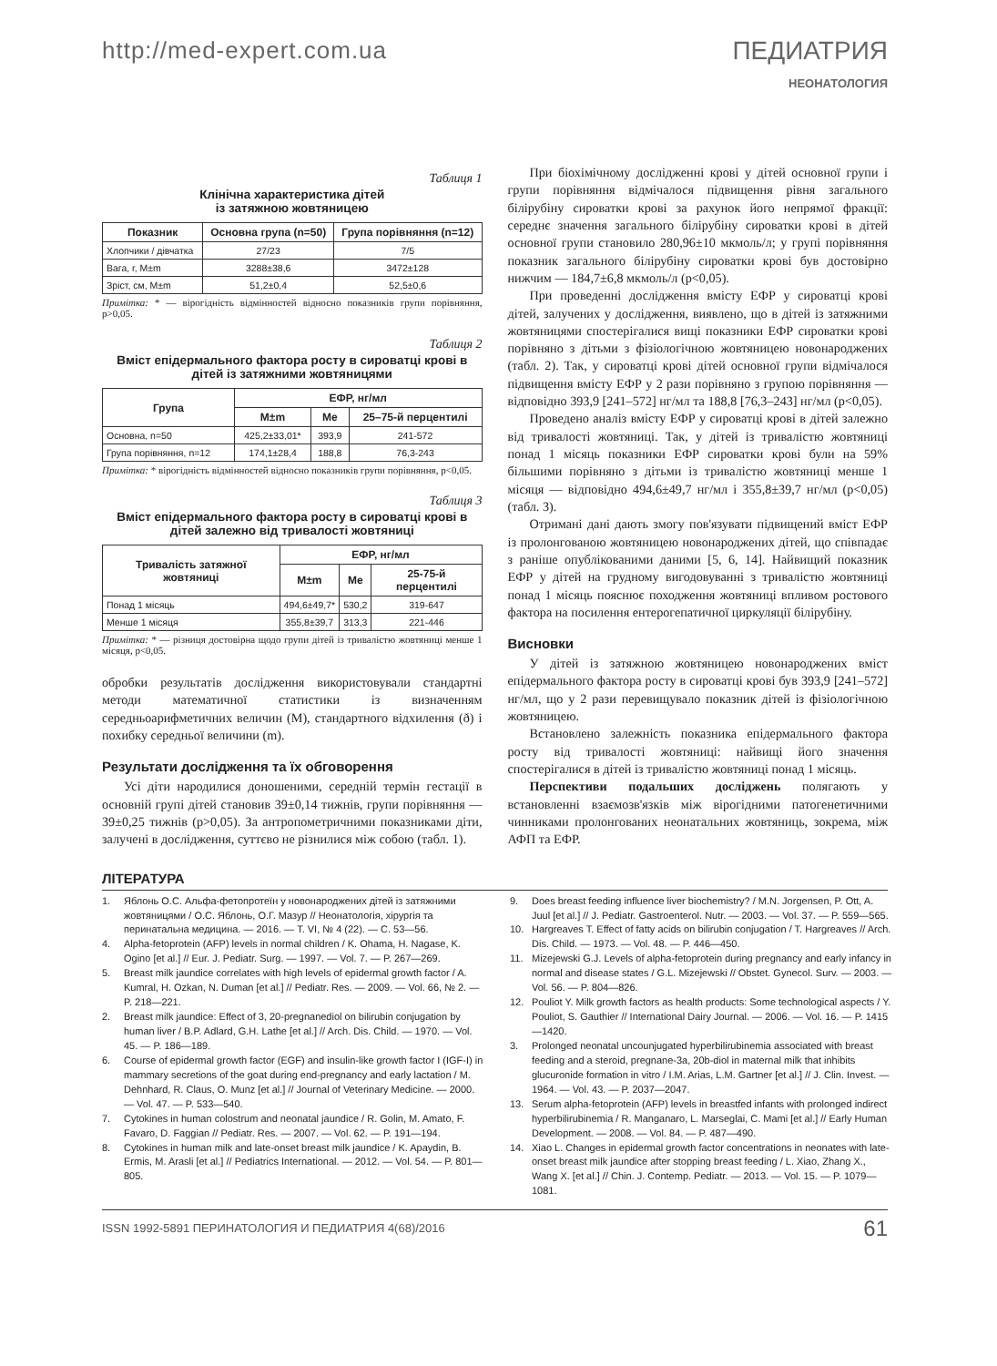http://med-expert.com.ua ПЕДИАТРИЯ
НЕОНАТОЛОГИЯ
Таблиця 1
Клінічна характеристика дітей
із затяжною жовтяницею
| Показник | Основна група (n=50) | Група порівняння (n=12) |
| --- | --- | --- |
| Хлопчики / дівчатка | 27/23 | 7/5 |
| Вага, г, M±m | 3288±38,6 | 3472±128 |
| Зріст, см, M±m | 51,2±0,4 | 52,5±0,6 |
Примітка: * — вірогідність відмінностей відносно показників групи порівняння, p>0,05.
Таблиця 2
Вміст епідермального фактора росту в сироватці крові в дітей із затяжними жовтяницями
| Група | ЕФР, нг/мл | | |
| --- | --- | --- | --- |
| | M±m | Me | 25–75-й перцентилі |
| Основна, n=50 | 425,2±33,01* | 393,9 | 241-572 |
| Група порівняння, n=12 | 174,1±28,4 | 188,8 | 76,3-243 |
Примітка: * вірогідність відмінностей відносно показників групи порівняння, p<0,05.
Таблиця 3
Вміст епідермального фактора росту в сироватці крові в дітей залежно від тривалості жовтяниці
| Тривалість затяжної жовтяниці | ЕФР, нг/мл | | |
| --- | --- | --- | --- |
| | M±m | Me | 25-75-й перцентилі |
| Понад 1 місяць | 494,6±49,7* | 530,2 | 319-647 |
| Менше 1 місяця | 355,8±39,7 | 313,3 | 221-446 |
Примітка: * — різниця достовірна щодо групи дітей із тривалістю жовтяниці менше 1 місяця, p<0,05.
обробки результатів дослідження використовували стандартні методи математичної статистики із визначенням середньоарифметичних величин (M), стандартного відхилення (ð) і похибку середньої величини (m).
Результати дослідження та їх обговорення
Усі діти народилися доношеними, середній термін гестації в основній групі дітей становив 39±0,14 тижнів, групи порівняння — 39±0,25 тижнів (p>0,05). За антропометричними показниками діти, залучені в дослідження, суттєво не різнилися між собою (табл. 1).
При біохімічному дослідженні крові у дітей основної групи і групи порівняння відмічалося підвищення рівня загального білірубіну сироватки крові за рахунок його непрямої фракції: середнє значення загального білірубіну сироватки крові в дітей основної групи становило 280,96±10 мкмоль/л; у групі порівняння показник загального білірубіну сироватки крові був достовірно нижчим — 184,7±6,8 мкмоль/л (p<0,05).
При проведенні дослідження вмісту ЕФР у сироватці крові дітей, залучених у дослідження, виявлено, що в дітей із затяжними жовтяницями спостерігалися вищі показники ЕФР сироватки крові порівняно з дітьми з фізіологічною жовтяницею новонароджених (табл. 2). Так, у сироватці крові дітей основної групи відмічалося підвищення вмісту ЕФР у 2 рази порівняно з групою порівняння — відповідно 393,9 [241–572] нг/мл та 188,8 [76,3–243] нг/мл (p<0,05).
Проведено аналіз вмісту ЕФР у сироватці крові в дітей залежно від тривалості жовтяниці. Так, у дітей із тривалістю жовтяниці понад 1 місяць показники ЕФР сироватки крові були на 59% більшими порівняно з дітьми із тривалістю жовтяниці менше 1 місяця — відповідно 494,6±49,7 нг/мл і 355,8±39,7 нг/мл (p<0,05) (табл. 3).
Отримані дані дають змогу пов'язувати підвищений вміст ЕФР із пролонгованою жовтяницею новонароджених дітей, що співпадає з раніше опублікованими даними [5, 6, 14]. Найвищий показник ЕФР у дітей на грудному вигодовуванні з тривалістю жовтяниці понад 1 місяць пояснює походження жовтяниці впливом ростового фактора на посилення ентерогепатичної циркуляції білірубіну.
Висновки
У дітей із затяжною жовтяницею новонароджених вміст епідермального фактора росту в сироватці крові був 393,9 [241–572] нг/мл, що у 2 рази перевищувало показник дітей із фізіологічною жовтяницею.
Встановлено залежність показника епідермального фактора росту від тривалості жовтяниці: найвищі його значення спостерігалися в дітей із тривалістю жовтяниці понад 1 місяць.
Перспективи подальших досліджень полягають у встановленні взаємозв'язків між вірогідними патогенетичними чинниками пролонгованих неонатальних жовтяниць, зокрема, між АФП та ЕФР.
ЛІТЕРАТУРА
1. Яблонь О.С. Альфа-фетопротеїн у новонароджених дітей із затяжними жовтяницями / О.С. Яблонь, О.Г. Мазур // Неонатологія, хірургія та перинатальна медицина. — 2016. — Т. VI, № 4 (22). — С. 53—56.
4. Alpha-fetoprotein (AFP) levels in normal children / K. Ohama, H. Nagase, K. Ogino [et al.] // Eur. J. Pediatr. Surg. — 1997. — Vol. 7. — P. 267—269.
5. Breast milk jaundice correlates with high levels of epidermal growth factor / A. Kumral, H. Ozkan, N. Duman [et al.] // Pediatr. Res. — 2009. — Vol. 66, № 2. — P. 218—221.
2. Breast milk jaundice: Effect of 3, 20-pregnanediol on bilirubin conjugation by human liver / B.P. Adlard, G.H. Lathe [et al.] // Arch. Dis. Child. — 1970. — Vol. 45. — P. 186—189.
6. Course of epidermal growth factor (EGF) and insulin-like growth factor I (IGF-I) in mammary secretions of the goat during end-pregnancy and early lactation / M. Dehnhard, R. Claus, O. Munz [et al.] // Journal of Veterinary Medicine. — 2000. — Vol. 47. — P. 533—540.
7. Cytokines in human colostrum and neonatal jaundice / R. Golin, M. Amato, F. Favaro, D. Faggian // Pediatr. Res. — 2007. — Vol. 62. — P. 191—194.
8. Cytokines in human milk and late-onset breast milk jaundice / K. Apaydin, B. Ermis, M. Arasli [et al.] // Pediatrics International. — 2012. — Vol. 54. — P. 801—805.
9. Does breast feeding influence liver biochemistry? / M.N. Jorgensen, P. Ott, A. Juul [et al.] // J. Pediatr. Gastroenterol. Nutr. — 2003. — Vol. 37. — P. 559—565.
10. Hargreaves T. Effect of fatty acids on bilirubin conjugation / T. Hargreaves // Arch. Dis. Child. — 1973. — Vol. 48. — P. 446—450.
11. Mizejewski G.J. Levels of alpha-fetoprotein during pregnancy and early infancy in normal and disease states / G.L. Mizejewski // Obstet. Gynecol. Surv. — 2003. — Vol. 56. — P. 804—826.
12. Pouliot Y. Milk growth factors as health products: Some technological aspects / Y. Pouliot, S. Gauthier // International Dairy Journal. — 2006. — Vol. 16. — P. 1415—1420.
3. Prolonged neonatal uncounjugated hyperbilirubinemia associated with breast feeding and a steroid, pregnane-3a, 20b-diol in maternal milk that inhibits glucuronide formation in vitro / I.M. Arias, L.M. Gartner [et al.] // J. Clin. Invest. — 1964. — Vol. 43. — P. 2037—2047.
13. Serum alpha-fetoprotein (AFP) levels in breastfed infants with prolonged indirect hyperbilirubinemia / R. Manganaro, L. Marseglai, C. Mami [et al.] // Early Human Development. — 2008. — Vol. 84. — P. 487—490.
14. Xiao L. Changes in epidermal growth factor concentrations in neonates with late-onset breast milk jaundice after stopping breast feeding / L. Xiao, Zhang X., Wang X. [et al.] // Chin. J. Contemp. Pediatr. — 2013. — Vol. 15. — P. 1079—1081.
ISSN 1992-5891 ПЕРИНАТОЛОГИЯ И ПЕДИАТРИЯ 4(68)/2016 61